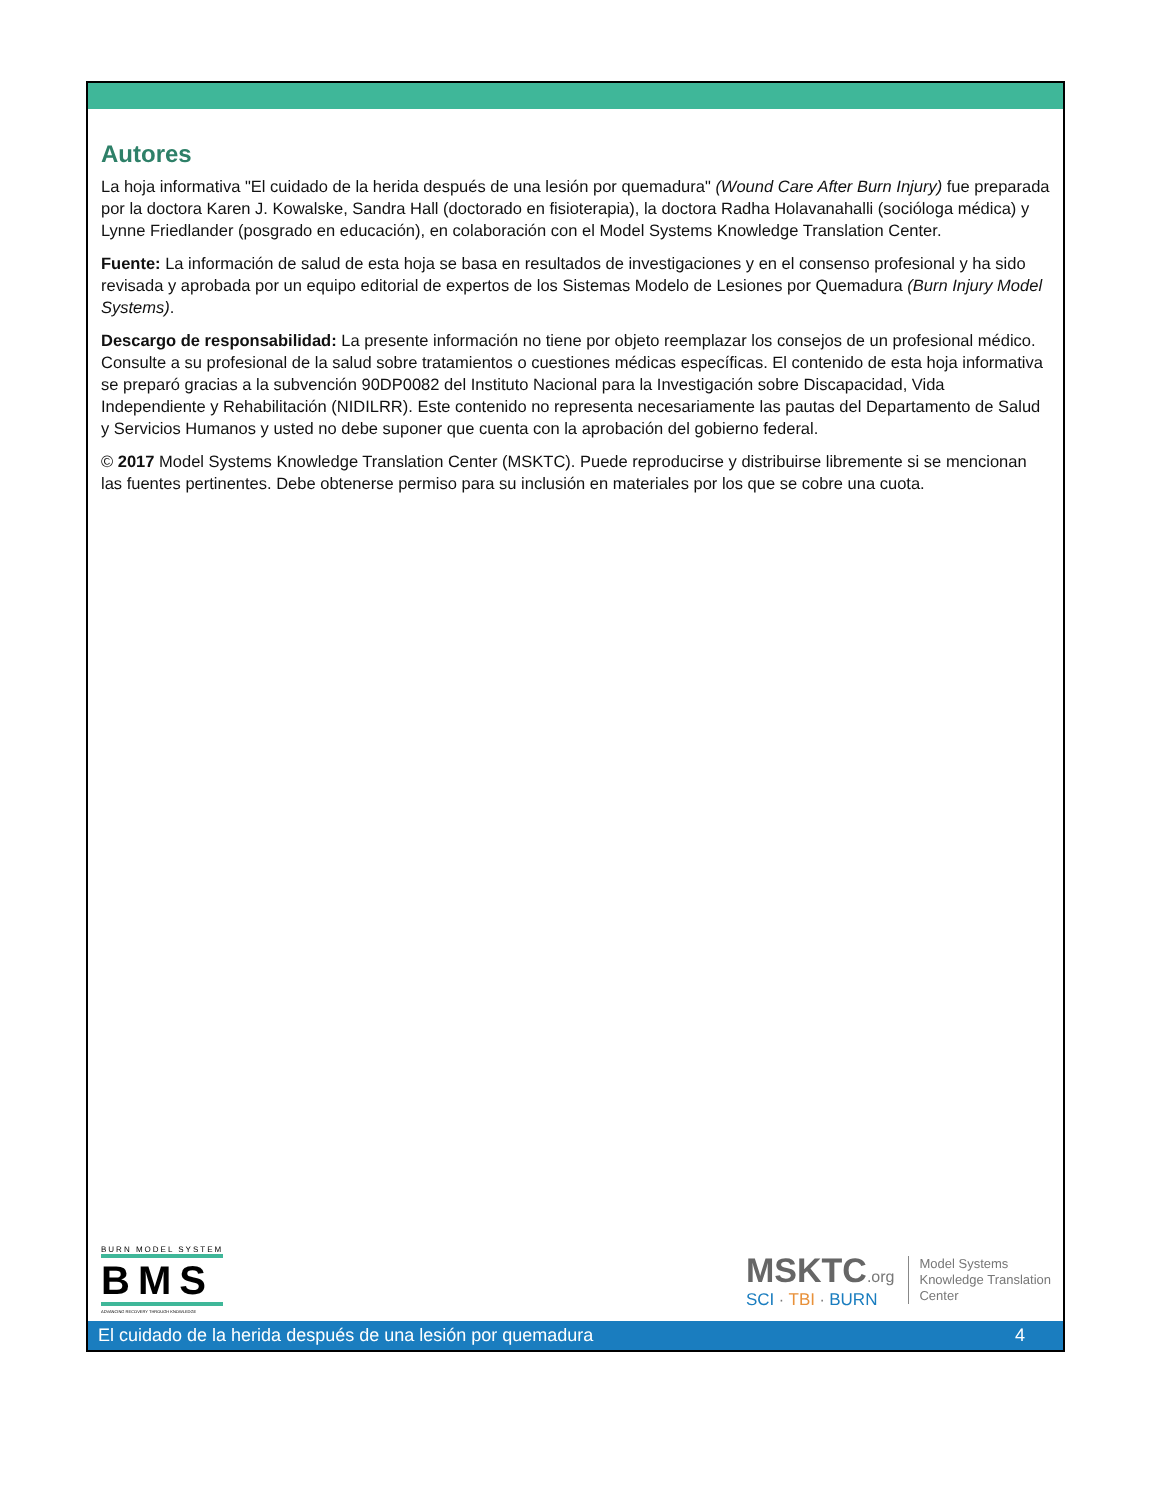Autores
La hoja informativa "El cuidado de la herida después de una lesión por quemadura" (Wound Care After Burn Injury) fue preparada por la doctora Karen J. Kowalske, Sandra Hall (doctorado en fisioterapia), la doctora Radha Holavanahalli (socióloga médica) y Lynne Friedlander (posgrado en educación), en colaboración con el Model Systems Knowledge Translation Center.
Fuente: La información de salud de esta hoja se basa en resultados de investigaciones y en el consenso profesional y ha sido revisada y aprobada por un equipo editorial de expertos de los Sistemas Modelo de Lesiones por Quemadura (Burn Injury Model Systems).
Descargo de responsabilidad: La presente información no tiene por objeto reemplazar los consejos de un profesional médico. Consulte a su profesional de la salud sobre tratamientos o cuestiones médicas específicas. El contenido de esta hoja informativa se preparó gracias a la subvención 90DP0082 del Instituto Nacional para la Investigación sobre Discapacidad, Vida Independiente y Rehabilitación (NIDILRR). Este contenido no representa necesariamente las pautas del Departamento de Salud y Servicios Humanos y usted no debe suponer que cuenta con la aprobación del gobierno federal.
© 2017 Model Systems Knowledge Translation Center (MSKTC). Puede reproducirse y distribuirse libremente si se mencionan las fuentes pertinentes. Debe obtenerse permiso para su inclusión en materiales por los que se cobre una cuota.
BURN MODEL SYSTEM
BMS
ADVANCING RECOVERY THROUGH KNOWLEDGE
MSKTC.org
SCI · TBI · BURN
Model Systems
Knowledge Translation
Center
El cuidado de la herida después de una lesión por quemadura 4